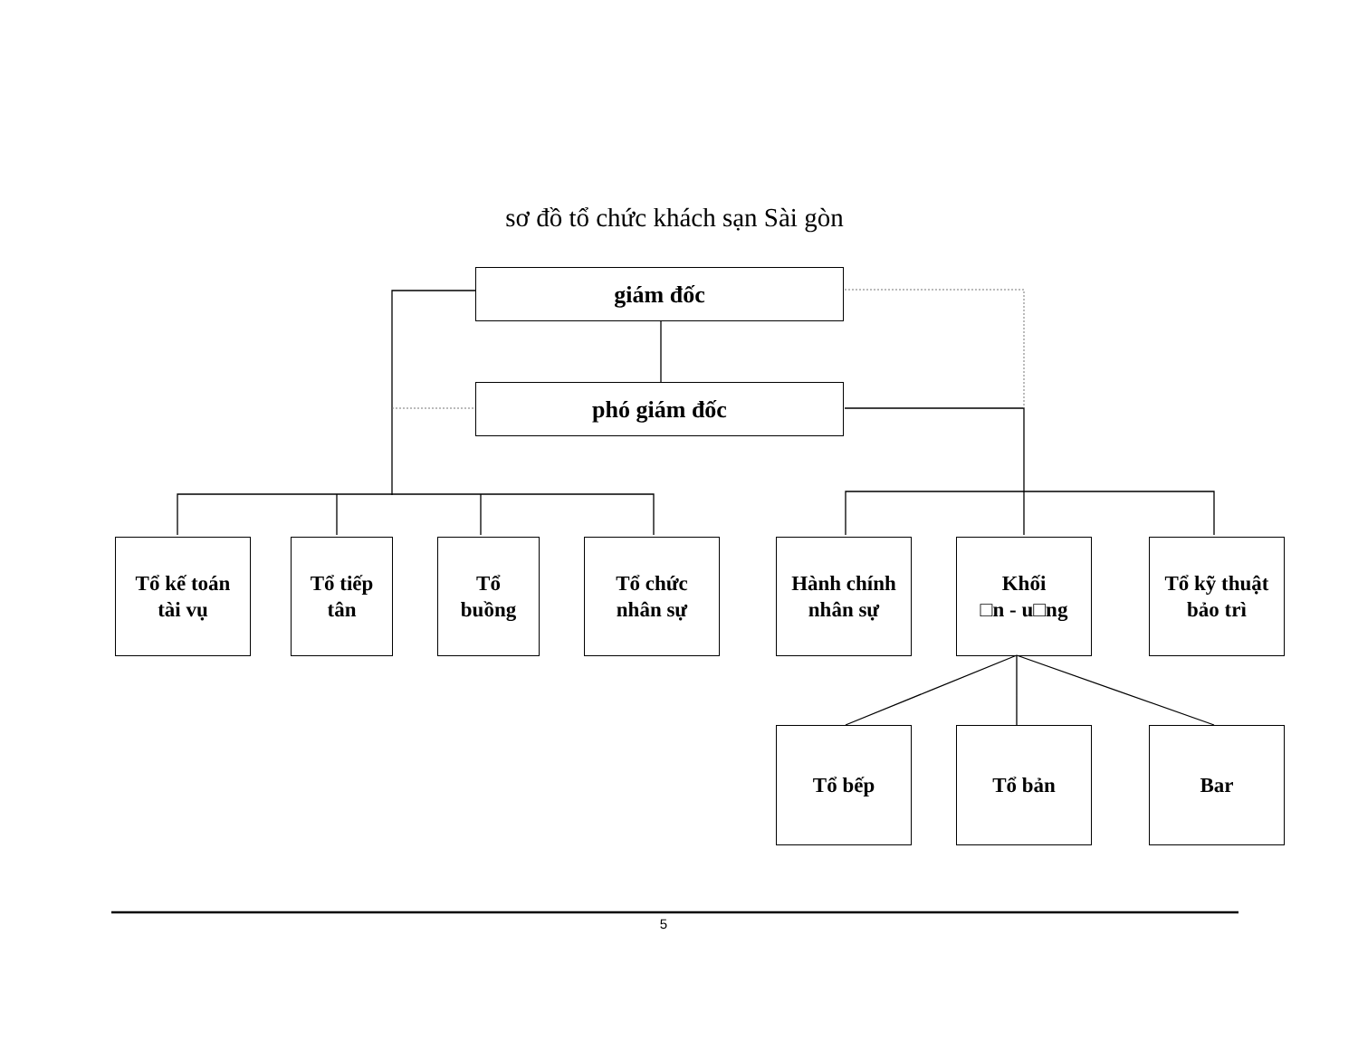sơ đồ tổ chức khách sạn Sài gòn
giám đốc
phó giám đốc
Tổ kế toán
tài vụ
Tổ tiếp
tân
Tổ
buồng
Tổ chức
nhân sự
Hành chính
nhân sự
Khối
□n - u□ng
Tổ kỹ thuật
bảo trì
Tổ bếp Tổ bản Bar
5